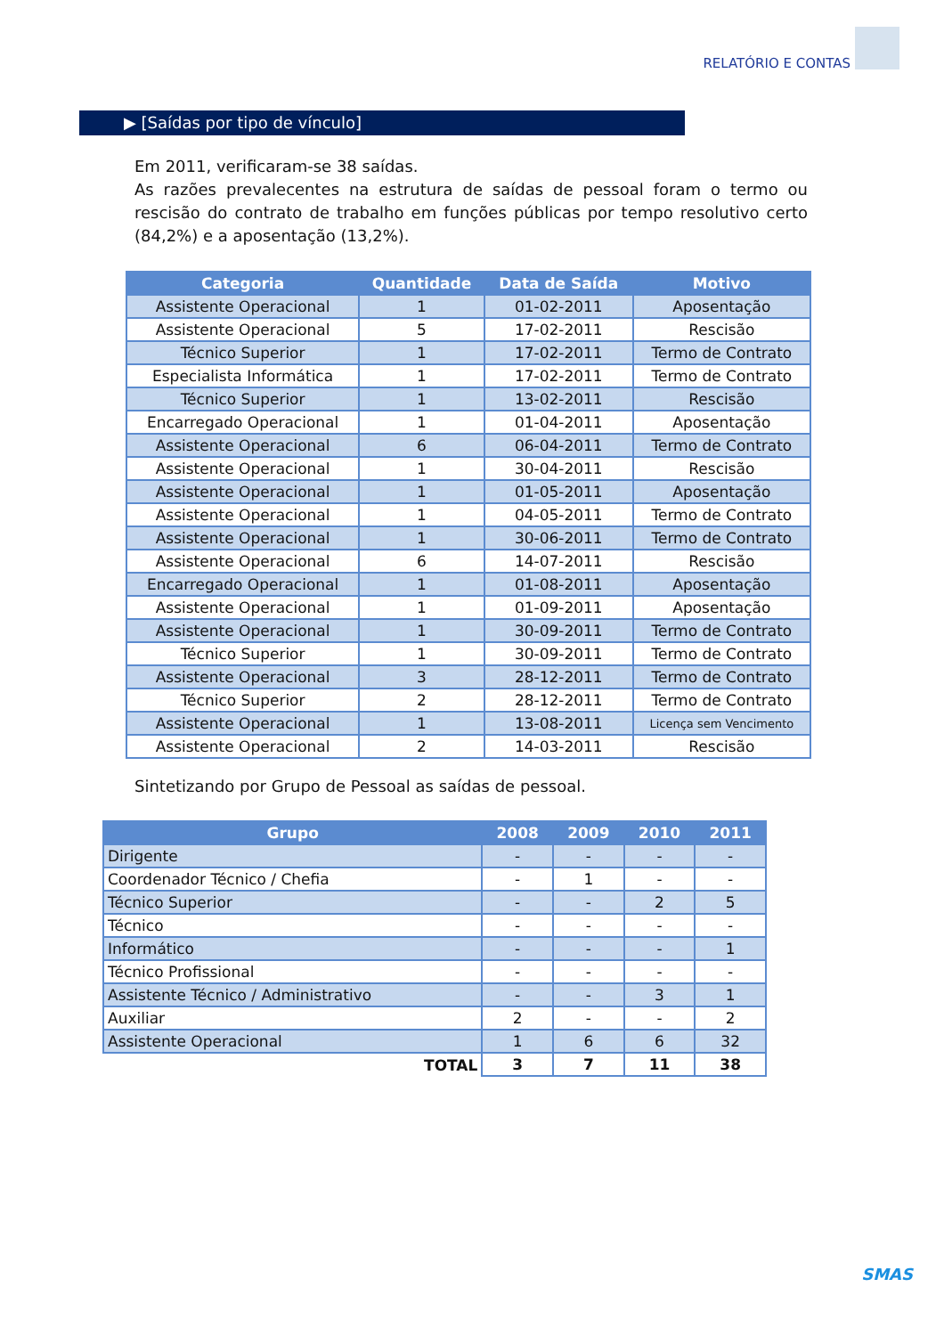RELATÓRIO E CONTAS
▶ [Saídas por tipo de vínculo]
Em 2011, verificaram-se 38 saídas.
As razões prevalecentes na estrutura de saídas de pessoal foram o termo ou rescisão do contrato de trabalho em funções públicas por tempo resolutivo certo (84,2%) e a aposentação (13,2%).
| Categoria | Quantidade | Data de Saída | Motivo |
| --- | --- | --- | --- |
| Assistente Operacional | 1 | 01-02-2011 | Aposentação |
| Assistente Operacional | 5 | 17-02-2011 | Rescisão |
| Técnico Superior | 1 | 17-02-2011 | Termo de Contrato |
| Especialista Informática | 1 | 17-02-2011 | Termo de Contrato |
| Técnico Superior | 1 | 13-02-2011 | Rescisão |
| Encarregado Operacional | 1 | 01-04-2011 | Aposentação |
| Assistente Operacional | 6 | 06-04-2011 | Termo de Contrato |
| Assistente Operacional | 1 | 30-04-2011 | Rescisão |
| Assistente Operacional | 1 | 01-05-2011 | Aposentação |
| Assistente Operacional | 1 | 04-05-2011 | Termo de Contrato |
| Assistente Operacional | 1 | 30-06-2011 | Termo de Contrato |
| Assistente Operacional | 6 | 14-07-2011 | Rescisão |
| Encarregado Operacional | 1 | 01-08-2011 | Aposentação |
| Assistente Operacional | 1 | 01-09-2011 | Aposentação |
| Assistente Operacional | 1 | 30-09-2011 | Termo de Contrato |
| Técnico Superior | 1 | 30-09-2011 | Termo de Contrato |
| Assistente Operacional | 3 | 28-12-2011 | Termo de Contrato |
| Técnico Superior | 2 | 28-12-2011 | Termo de Contrato |
| Assistente Operacional | 1 | 13-08-2011 | Licença sem Vencimento |
| Assistente Operacional | 2 | 14-03-2011 | Rescisão |
Sintetizando por Grupo de Pessoal as saídas de pessoal.
| Grupo | 2008 | 2009 | 2010 | 2011 |
| --- | --- | --- | --- | --- |
| Dirigente | - | - | - | - |
| Coordenador Técnico / Chefia | - | 1 | - | - |
| Técnico Superior | - | - | 2 | 5 |
| Técnico | - | - | - | - |
| Informático | - | - | - | 1 |
| Técnico Profissional | - | - | - | - |
| Assistente Técnico / Administrativo | - | - | 3 | 1 |
| Auxiliar | 2 | - | - | 2 |
| Assistente Operacional | 1 | 6 | 6 | 32 |
| TOTAL | 3 | 7 | 11 | 38 |
SMAS